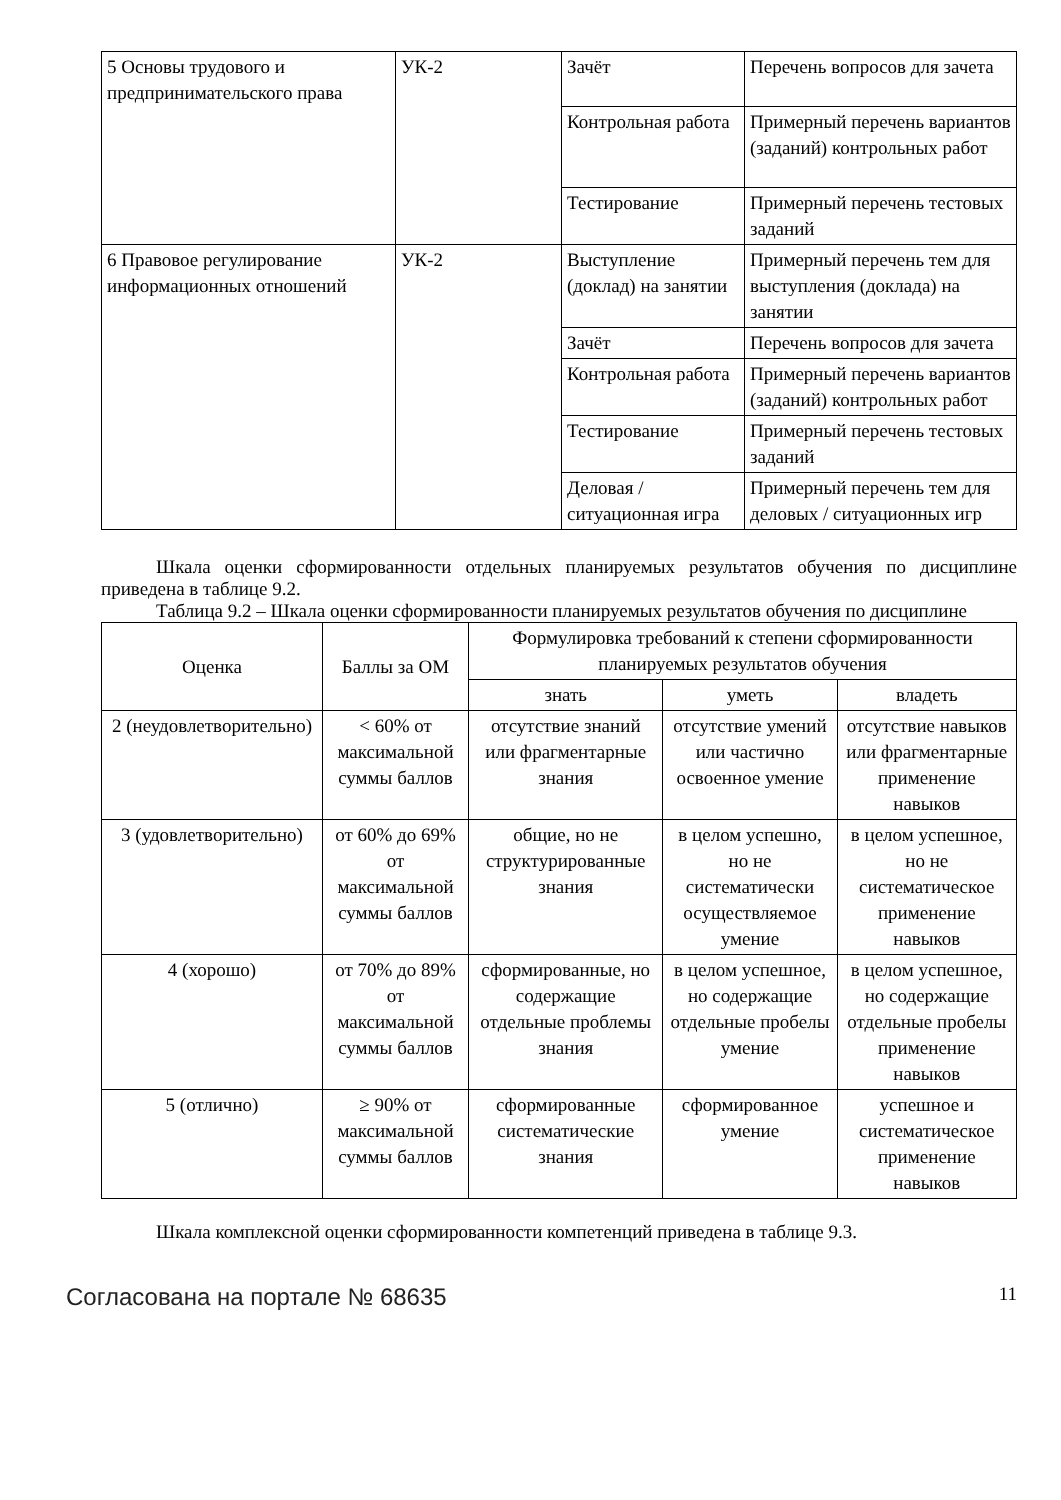| 5 Основы трудового и предпринимательского права | УК-2 | Зачёт | Перечень вопросов для зачета |
| | | Контрольная работа | Примерный перечень вариантов (заданий) контрольных работ |
| | | Тестирование | Примерный перечень тестовых заданий |
| 6 Правовое регулирование информационных отношений | УК-2 | Выступление (доклад) на занятии | Примерный перечень тем для выступления (доклада) на занятии |
| | | Зачёт | Перечень вопросов для зачета |
| | | Контрольная работа | Примерный перечень вариантов (заданий) контрольных работ |
| | | Тестирование | Примерный перечень тестовых заданий |
| | | Деловая / ситуационная игра | Примерный перечень тем для деловых / ситуационных игр |
Шкала оценки сформированности отдельных планируемых результатов обучения по дисциплине приведена в таблице 9.2.
Таблица 9.2 – Шкала оценки сформированности планируемых результатов обучения по дисциплине
| Оценка | Баллы за ОМ | Формулировка требований к степени сформированности планируемых результатов обучения | | |
| --- | --- | --- | --- | --- |
| | | знать | уметь | владеть |
| 2 (неудовлетворительно) | < 60% от максимальной суммы баллов | отсутствие знаний или фрагментарные знания | отсутствие умений или частично освоенное умение | отсутствие навыков или фрагментарные применение навыков |
| 3 (удовлетворительно) | от 60% до 69% от максимальной суммы баллов | общие, но не структурированные знания | в целом успешно, но не систематически осуществляемое умение | в целом успешное, но не систематическое применение навыков |
| 4 (хорошо) | от 70% до 89% от максимальной суммы баллов | сформированные, но содержащие отдельные проблемы знания | в целом успешное, но содержащие отдельные пробелы умение | в целом успешное, но содержащие отдельные пробелы применение навыков |
| 5 (отлично) | ≥ 90% от максимальной суммы баллов | сформированные систематические знания | сформированное умение | успешное и систематическое применение навыков |
Шкала комплексной оценки сформированности компетенций приведена в таблице 9.3.
Согласована на портале № 68635 11